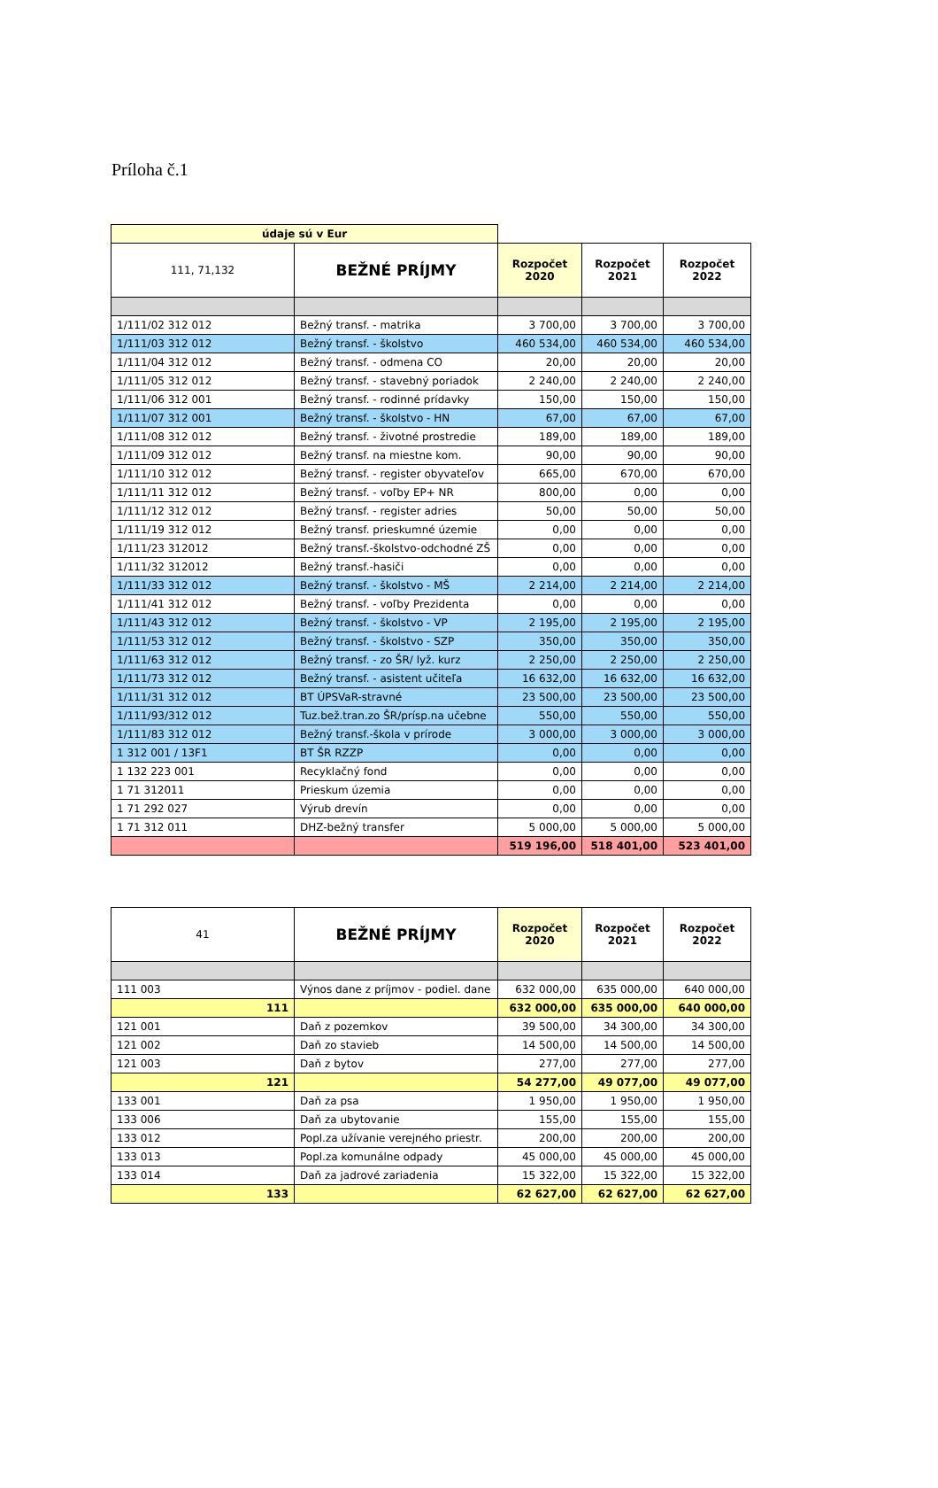Príloha č.1
| údaje sú v Eur | | | | |
| 111, 71,132 | BEŽNÉ PRÍJMY | Rozpočet 2020 | Rozpočet 2021 | Rozpočet 2022 |
| 1/111/02 312 012 | Bežný transf. - matrika | 3 700,00 | 3 700,00 | 3 700,00 |
| 1/111/03 312 012 | Bežný transf. - školstvo | 460 534,00 | 460 534,00 | 460 534,00 |
| 1/111/04 312 012 | Bežný transf. - odmena CO | 20,00 | 20,00 | 20,00 |
| 1/111/05 312 012 | Bežný transf. - stavebný poriadok | 2 240,00 | 2 240,00 | 2 240,00 |
| 1/111/06 312 001 | Bežný transf. - rodinné prídavky | 150,00 | 150,00 | 150,00 |
| 1/111/07 312 001 | Bežný transf. - školstvo - HN | 67,00 | 67,00 | 67,00 |
| 1/111/08 312 012 | Bežný transf. - životné prostredie | 189,00 | 189,00 | 189,00 |
| 1/111/09 312 012 | Bežný transf. na miestne kom. | 90,00 | 90,00 | 90,00 |
| 1/111/10 312 012 | Bežný transf. - register obyvateľov | 665,00 | 670,00 | 670,00 |
| 1/111/11 312 012 | Bežný transf. - voľby EP+ NR | 800,00 | 0,00 | 0,00 |
| 1/111/12 312 012 | Bežný transf. - register adries | 50,00 | 50,00 | 50,00 |
| 1/111/19 312 012 | Bežný transf. prieskumné územie | 0,00 | 0,00 | 0,00 |
| 1/111/23 312012 | Bežný transf.-školstvo-odchodné ZŠ | 0,00 | 0,00 | 0,00 |
| 1/111/32 312012 | Bežný transf.-hasiči | 0,00 | 0,00 | 0,00 |
| 1/111/33 312 012 | Bežný transf. - školstvo - MŠ | 2 214,00 | 2 214,00 | 2 214,00 |
| 1/111/41 312 012 | Bežný transf. - voľby Prezidenta | 0,00 | 0,00 | 0,00 |
| 1/111/43 312 012 | Bežný transf. - školstvo - VP | 2 195,00 | 2 195,00 | 2 195,00 |
| 1/111/53 312 012 | Bežný transf. - školstvo - SZP | 350,00 | 350,00 | 350,00 |
| 1/111/63 312 012 | Bežný transf. - zo ŠR/ lyž. kurz | 2 250,00 | 2 250,00 | 2 250,00 |
| 1/111/73 312 012 | Bežný transf. - asistent učiteľa | 16 632,00 | 16 632,00 | 16 632,00 |
| 1/111/31 312 012 | BT ÚPSVaR-stravné | 23 500,00 | 23 500,00 | 23 500,00 |
| 1/111/93/312 012 | Tuz.bež.tran.zo ŠR/prísp.na učebne | 550,00 | 550,00 | 550,00 |
| 1/111/83 312 012 | Bežný transf.-škola v prírode | 3 000,00 | 3 000,00 | 3 000,00 |
| 1 312 001 / 13F1 | BT ŠR RZZP | 0,00 | 0,00 | 0,00 |
| 1 132 223 001 | Recyklačný fond | 0,00 | 0,00 | 0,00 |
| 1 71 312011 | Prieskum územia | 0,00 | 0,00 | 0,00 |
| 1 71 292 027 | Výrub drevín | 0,00 | 0,00 | 0,00 |
| 1 71 312 011 | DHZ-bežný transfer | 5 000,00 | 5 000,00 | 5 000,00 |
| | | 519 196,00 | 518 401,00 | 523 401,00 |
| 41 | BEŽNÉ PRÍJMY | Rozpočet 2020 | Rozpočet 2021 | Rozpočet 2022 |
| 111 003 | Výnos dane z príjmov - podiel. dane | 632 000,00 | 635 000,00 | 640 000,00 |
| 111 | | 632 000,00 | 635 000,00 | 640 000,00 |
| 121 001 | Daň z pozemkov | 39 500,00 | 34 300,00 | 34 300,00 |
| 121 002 | Daň zo stavieb | 14 500,00 | 14 500,00 | 14 500,00 |
| 121 003 | Daň z bytov | 277,00 | 277,00 | 277,00 |
| 121 | | 54 277,00 | 49 077,00 | 49 077,00 |
| 133 001 | Daň za psa | 1 950,00 | 1 950,00 | 1 950,00 |
| 133 006 | Daň za ubytovanie | 155,00 | 155,00 | 155,00 |
| 133 012 | Popl.za užívanie verejného priestr. | 200,00 | 200,00 | 200,00 |
| 133 013 | Popl.za komunálne odpady | 45 000,00 | 45 000,00 | 45 000,00 |
| 133 014 | Daň za jadrové zariadenia | 15 322,00 | 15 322,00 | 15 322,00 |
| 133 | | 62 627,00 | 62 627,00 | 62 627,00 |